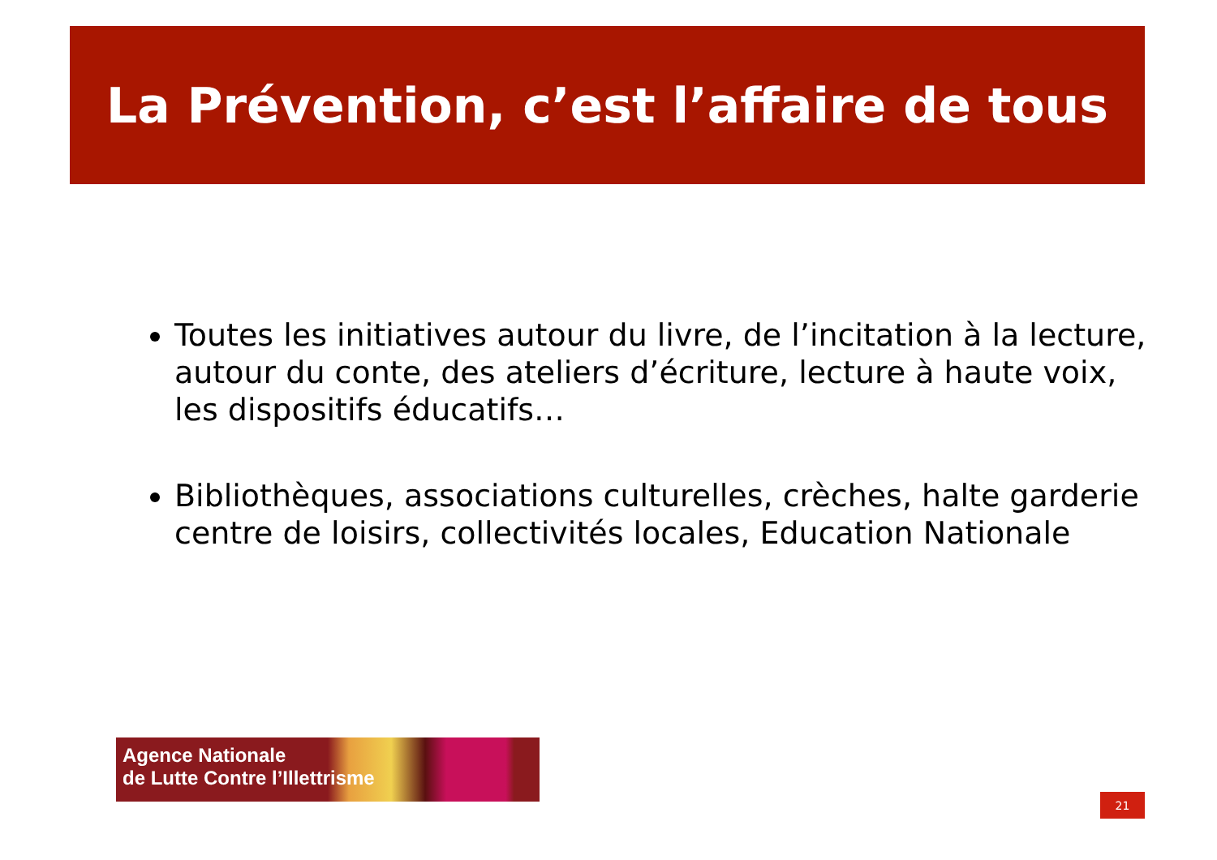La Prévention, c’est l’affaire de tous
Toutes les initiatives autour du livre, de l’incitation à la lecture, autour du conte, des ateliers d’écriture, lecture à haute voix, les dispositifs éducatifs…
Bibliothèques, associations culturelles, crèches, halte garderie centre de loisirs, collectivités locales, Education Nationale
Agence Nationale
de Lutte Contre l’Illettrisme
21